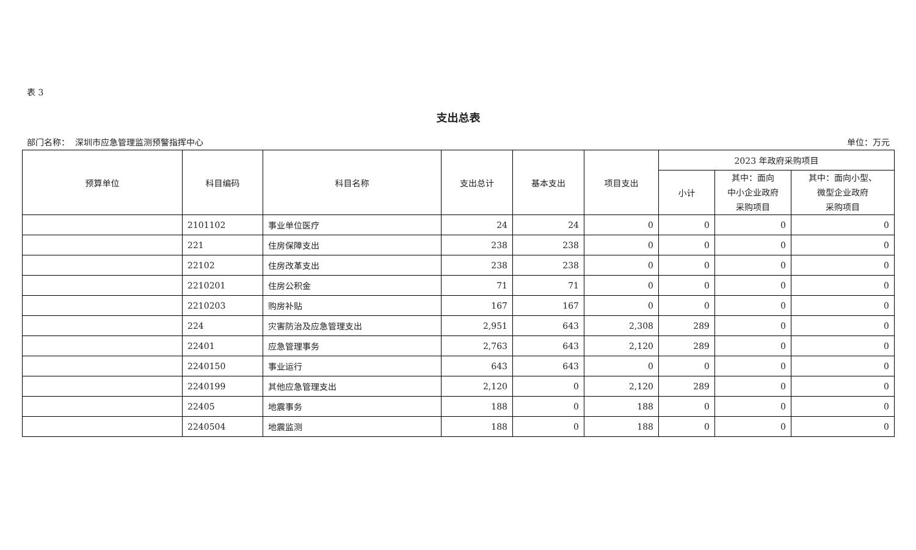表 3
支出总表
部门名称： 深圳市应急管理监测预警指挥中心 单位：万元
| 预算单位 | 科目编码 | 科目名称 | 支出总计 | 基本支出 | 项目支出 | 2023 年政府采购项目 | | |
| --- | --- | --- | --- | --- | --- | --- | --- | --- |
| | | | | | | 小计 | 其中：面向 中小企业政府 采购项目 | 其中：面向小型、 微型企业政府 采购项目 |
| | 2101102 | 事业单位医疗 | 24 | 24 | 0 | 0 | 0 | 0 |
| | 221 | 住房保障支出 | 238 | 238 | 0 | 0 | 0 | 0 |
| | 22102 | 住房改革支出 | 238 | 238 | 0 | 0 | 0 | 0 |
| | 2210201 | 住房公积金 | 71 | 71 | 0 | 0 | 0 | 0 |
| | 2210203 | 购房补贴 | 167 | 167 | 0 | 0 | 0 | 0 |
| | 224 | 灾害防治及应急管理支出 | 2,951 | 643 | 2,308 | 289 | 0 | 0 |
| | 22401 | 应急管理事务 | 2,763 | 643 | 2,120 | 289 | 0 | 0 |
| | 2240150 | 事业运行 | 643 | 643 | 0 | 0 | 0 | 0 |
| | 2240199 | 其他应急管理支出 | 2,120 | 0 | 2,120 | 289 | 0 | 0 |
| | 22405 | 地震事务 | 188 | 0 | 188 | 0 | 0 | 0 |
| | 2240504 | 地震监测 | 188 | 0 | 188 | 0 | 0 | 0 |